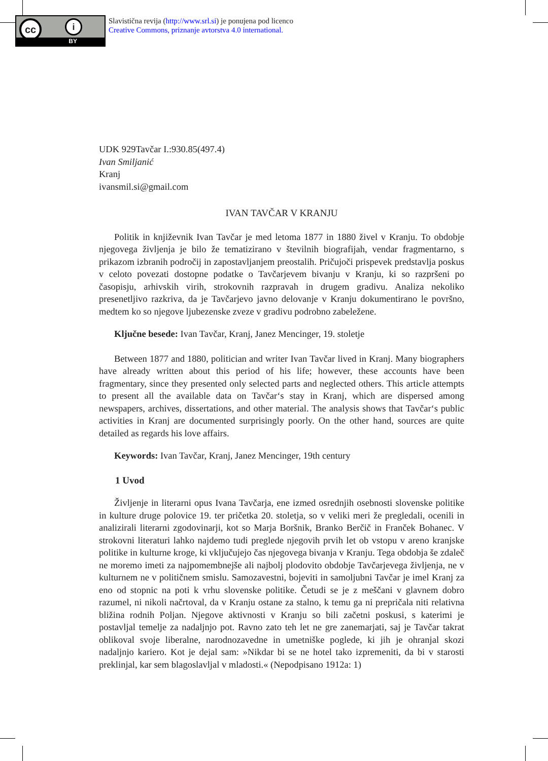cc i
BY
Slavistična revija (http://www.srl.si) je ponujena pod licenco
Creative Commons, priznanje avtorstva 4.0 international.
UDK 929Tavčar I.:930.85(497.4)
Ivan Smiljanić
Kranj
ivansmil.si@gmail.com
IVAN TAVČAR V KRANJU
Politik in književnik Ivan Tavčar je med letoma 1877 in 1880 živel v Kranju. To obdobje njegovega življenja je bilo že tematizirano v številnih biografijah, vendar fragmentarno, s prikazom izbranih področij in zapostavljanjem preostalih. Pričujoči prispevek predstavlja poskus v celoto povezati dostopne podatke o Tavčarjevem bivanju v Kranju, ki so razpršeni po časopisju, arhivskih virih, strokovnih razpravah in drugem gradivu. Analiza nekoliko presenetljivo razkriva, da je Tavčarjevo javno delovanje v Kranju dokumentirano le površno, medtem ko so njegove ljubezenske zveze v gradivu podrobno zabeležene.
Ključne besede: Ivan Tavčar, Kranj, Janez Mencinger, 19. stoletje
Between 1877 and 1880, politician and writer Ivan Tavčar lived in Kranj. Many biographers have already written about this period of his life; however, these accounts have been fragmentary, since they presented only selected parts and neglected others. This article attempts to present all the available data on Tavčar‘s stay in Kranj, which are dispersed among newspapers, archives, dissertations, and other material. The analysis shows that Tavčar‘s public activities in Kranj are documented surprisingly poorly. On the other hand, sources are quite detailed as regards his love affairs.
Keywords: Ivan Tavčar, Kranj, Janez Mencinger, 19th century
1 Uvod
Življenje in literarni opus Ivana Tavčarja, ene izmed osrednjih osebnosti slovenske politike in kulture druge polovice 19. ter pričetka 20. stoletja, so v veliki meri že pregledali, ocenili in analizirali literarni zgodovinarji, kot so Marja Boršnik, Branko Berčič in Franček Bohanec. V strokovni literaturi lahko najdemo tudi preglede njegovih prvih let ob vstopu v areno kranjske politike in kulturne kroge, ki vključujejo čas njegovega bivanja v Kranju. Tega obdobja še zdaleč ne moremo imeti za najpomembnejše ali najbolj plodovito obdobje Tavčarjevega življenja, ne v kulturnem ne v političnem smislu. Samozavestni, bojeviti in samoljubni Tavčar je imel Kranj za eno od stopnic na poti k vrhu slovenske politike. Četudi se je z meščani v glavnem dobro razumel, ni nikoli načrtoval, da v Kranju ostane za stalno, k temu ga ni prepričala niti relativna bližina rodnih Poljan. Njegove aktivnosti v Kranju so bili začetni poskusi, s katerimi je postavljal temelje za nadaljnjo pot. Ravno zato teh let ne gre zanemarjati, saj je Tavčar takrat oblikoval svoje liberalne, narodnozavedne in umetniške poglede, ki jih je ohranjal skozi nadaljnjo kariero. Kot je dejal sam: »Nikdar bi se ne hotel tako izpremeniti, da bi v starosti preklinjal, kar sem blagoslavljal v mladosti.« (Nepodpisano 1912a: 1)